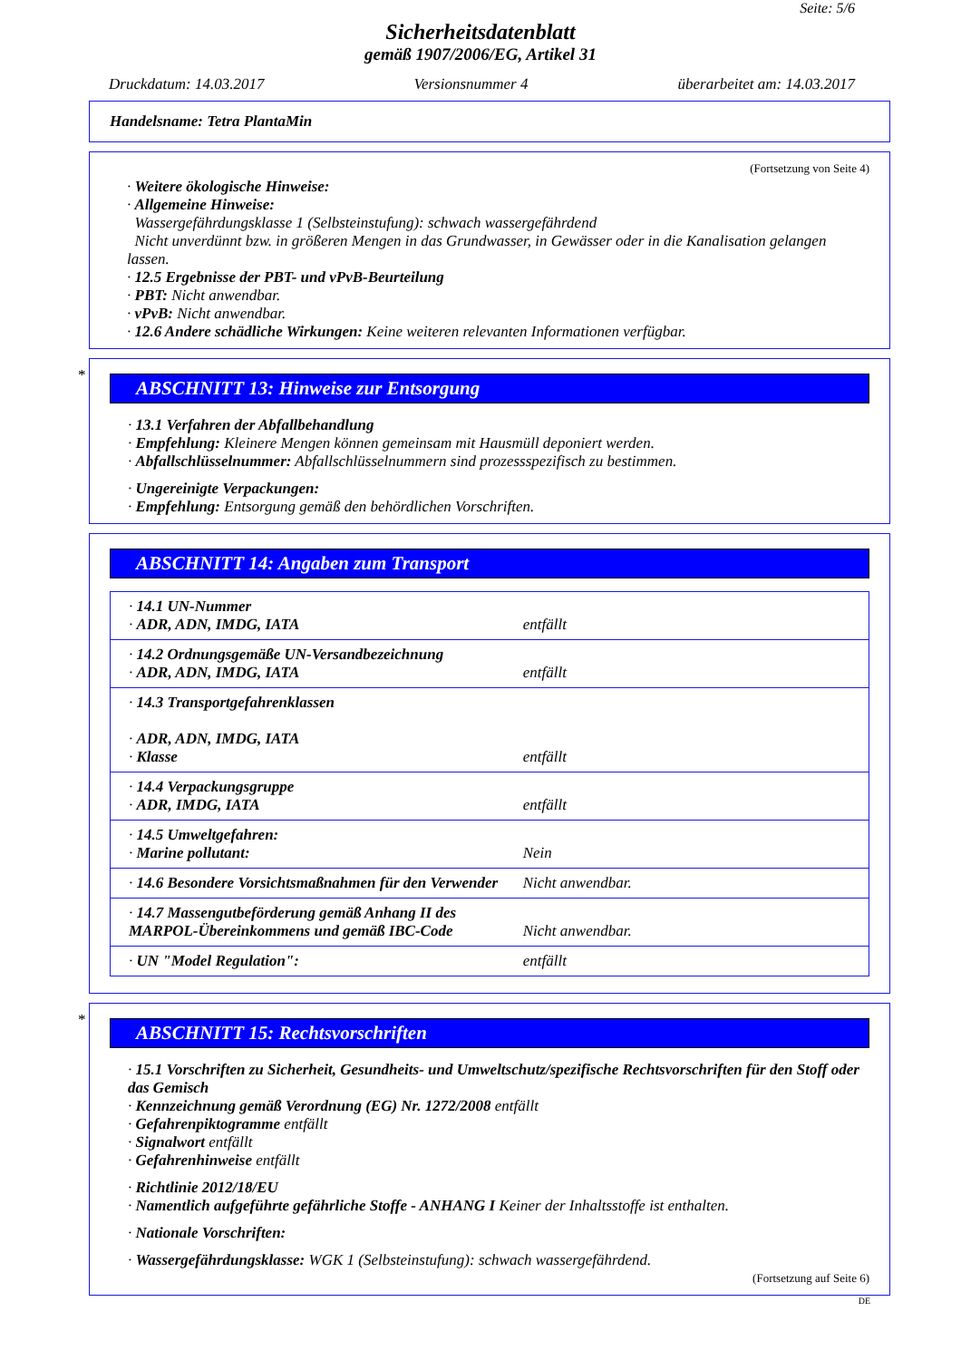Seite: 5/6
Sicherheitsdatenblatt
gemäß 1907/2006/EG, Artikel 31
Druckdatum: 14.03.2017 Versionsnummer 4 überarbeitet am: 14.03.2017
Handelsname: Tetra PlantaMin
(Fortsetzung von Seite 4)
· Weitere ökologische Hinweise:
· Allgemeine Hinweise:
Wassergefährdungsklasse 1 (Selbsteinstufung): schwach wassergefährdend
Nicht unverdünnt bzw. in größeren Mengen in das Grundwasser, in Gewässer oder in die Kanalisation gelangen lassen.
· 12.5 Ergebnisse der PBT- und vPvB-Beurteilung
· PBT: Nicht anwendbar.
· vPvB: Nicht anwendbar.
· 12.6 Andere schädliche Wirkungen: Keine weiteren relevanten Informationen verfügbar.
*
ABSCHNITT 13: Hinweise zur Entsorgung
· 13.1 Verfahren der Abfallbehandlung
· Empfehlung: Kleinere Mengen können gemeinsam mit Hausmüll deponiert werden.
· Abfallschlüsselnummer: Abfallschlüsselnummern sind prozessspezifisch zu bestimmen.
· Ungereinigte Verpackungen:
· Empfehlung: Entsorgung gemäß den behördlichen Vorschriften.
ABSCHNITT 14: Angaben zum Transport
| · 14.1 UN-Nummer · ADR, ADN, IMDG, IATA | entfällt |
| · 14.2 Ordnungsgemäße UN-Versandbezeichnung · ADR, ADN, IMDG, IATA | entfällt |
| · 14.3 Transportgefahrenklassen · ADR, ADN, IMDG, IATA · Klasse | entfällt |
| · 14.4 Verpackungsgruppe · ADR, IMDG, IATA | entfällt |
| · 14.5 Umweltgefahren: · Marine pollutant: | Nein |
| · 14.6 Besondere Vorsichtsmaßnahmen für den Verwender | Nicht anwendbar. |
| · 14.7 Massengutbeförderung gemäß Anhang II des MARPOL-Übereinkommens und gemäß IBC-Code | Nicht anwendbar. |
| · UN "Model Regulation": | entfällt |
*
ABSCHNITT 15: Rechtsvorschriften
· 15.1 Vorschriften zu Sicherheit, Gesundheits- und Umweltschutz/spezifische Rechtsvorschriften für den Stoff oder das Gemisch
· Kennzeichnung gemäß Verordnung (EG) Nr. 1272/2008 entfällt
· Gefahrenpiktogramme entfällt
· Signalwort entfällt
· Gefahrenhinweise entfällt
· Richtlinie 2012/18/EU
· Namentlich aufgeführte gefährliche Stoffe - ANHANG I Keiner der Inhaltsstoffe ist enthalten.
· Nationale Vorschriften:
· Wassergefährdungsklasse: WGK 1 (Selbsteinstufung): schwach wassergefährdend.
(Fortsetzung auf Seite 6)
DE